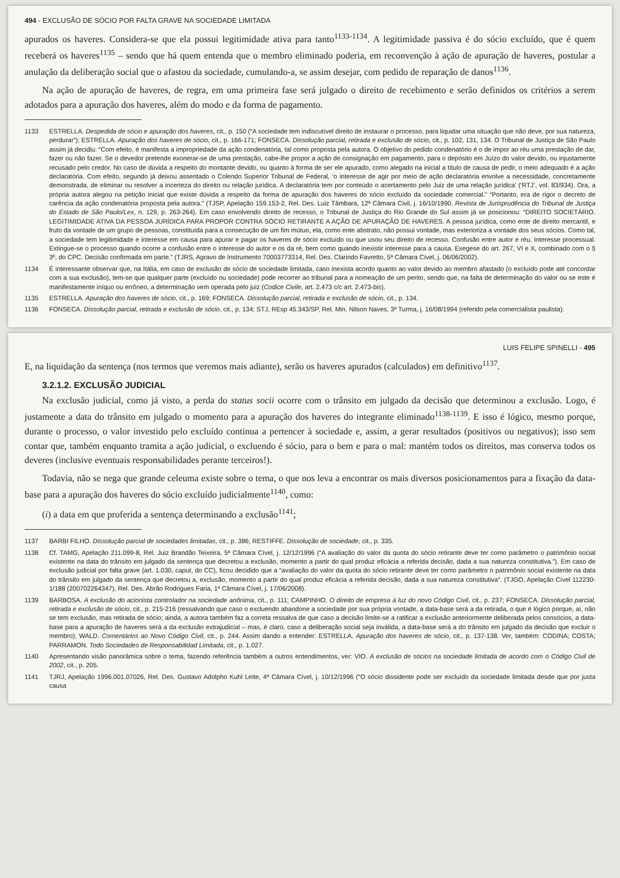494 - EXCLUSÃO DE SÓCIO POR FALTA GRAVE NA SOCIEDADE LIMITADA
apurados os haveres. Considera-se que ela possui legitimidade ativa para tanto<sup>1133-1134</sup>. A legitimidade passiva é do sócio excluído, que é quem receberá os haveres<sup>1135</sup> – sendo que há quem entenda que o membro eliminado poderia, em reconvenção à ação de apuração de haveres, postular a anulação da deliberação social que o afastou da sociedade, cumulando-a, se assim desejar, com pedido de reparação de danos<sup>1136</sup>.
Na ação de apuração de haveres, de regra, em uma primeira fase será julgado o direito de recebimento e serão definidos os critérios a serem adotados para a apuração dos haveres, além do modo e da forma de pagamento.
1133 ESTRELLA. Despedida de sócio e apuração dos haveres, cit., p. 150 (“A sociedade tem indiscutível direito de instaurar o processo, para liquidar uma situação que não deve, por sua natureza, perdurar”); ESTRELLA. Apuração dos haveres de sócio, cit., p. 166-171; FONSECA. Dissolução parcial, retirada e exclusão de sócio, cit., p. 102, 131, 134. O Tribunal de Justiça de São Paulo assim já decidiu: “Com efeito, é manifesta a impropriedade da ação condenatória, tal como proposta pela autora. O objetivo do pedido condenatório é o de impor ao réu uma prestação de dar, fazer ou não fazer. Se o devedor pretende exonerar-se de uma prestação, cabe-lhe propor a ação de consignação em pagamento, para o depósito em Juízo do valor devido, ou injustamente recusado pelo credor. No caso de dúvida a respeito do montante devido, ou quanto à forma de ser ele apurado, como alegado na inicial a título de causa de pedir, o meio adequado é a ação declaratória. Com efeito, segundo já deixou assentado o Colendo Superior Tribunal de Federal, ‘o interesse de agir por meio de ação declaratória envolve a necessidade, concretamente demonstrada, de eliminar ou resolver a incerteza do direito ou relação jurídica. A declaratória tem por conteúdo o acertamento pelo Juiz de uma relação jurídica’ (‘RTJ’, vol. 83/934). Ora, a própria autora alegou na petição inicial que existe dúvida a respeito da forma de apuração dos haveres do sócio excluído da sociedade comercial.” “Portanto, era de rigor o decreto de carência da ação condenatória proposta pela autora.” (TJSP, Apelação 159.153-2, Rel. Des. Luiz Tâmbara, 12ª Câmara Civil, j. 16/10/1990. Revista de Jurisprudência do Tribunal de Justiça do Estado de São Paulo/Lex, n. 129, p. 263-264). Em caso envolvendo direito de recesso, o Tribunal de Justiça do Rio Grande do Sul assim já se posicionou: “DIREITO SOCIETÁRIO. LEGITIMIDADE ATIVA DA PESSOA JURÍDICA PARA PROPOR CONTRA SÓCIO RETIRANTE A AÇÃO DE APURAÇÃO DE HAVERES. A pessoa jurídica, como ente de direito mercantil, e fruto da vontade de um grupo de pessoas, constituída para a consecução de um fim mútuo, ela, como ente abstrato, não possui vontade, mas exterioriza a vontade dos seus sócios. Como tal, a sociedade tem legitimidade e interesse em causa para apurar e pagar os haveres de sócio excluído ou que usou seu direito de recesso. Confusão entre autor e réu. Interesse processual. Extingue-se o processo quando ocorre a confusão entre o interesse do autor e os da ré, bem como quando inexistir interesse para a causa. Exegese do art. 267, VI e X, combinado com o § 3º, do CPC. Decisão confirmada em parte.” (TJRS, Agravo de Instrumento 70003773314, Rel. Des. Clarindo Favretto, 5ª Câmara Cível, j. 06/06/2002).
1134 É interessante observar que, na Itália, em caso de exclusão de sócio de sociedade limitada, caso inexista acordo quanto ao valor devido ao membro afastado (o excluído pode até concordar com a sua exclusão), tem-se que qualquer parte (excluído ou sociedade) pode recorrer ao tribunal para a nomeação de um perito, sendo que, na falta de determinação do valor ou se este é manifestamente iníquo ou errôneo, a determinação vem operada pelo juiz (Codice Civile, art. 2.473 c/c art. 2.473-bis).
1135 ESTRELLA. Apuração dos haveres de sócio, cit., p. 169; FONSECA. Dissolução parcial, retirada e exclusão de sócio, cit., p. 134.
1136 FONSECA. Dissolução parcial, retirada e exclusão de sócio, cit., p. 134; STJ, REsp 45.343/SP, Rel. Min. Nilson Naves, 3ª Turma, j. 16/08/1994 (referido pela comercialista paulista).
LUIS FELIPE SPINELLI - 495
E, na liquidação da sentença (nos termos que veremos mais adiante), serão os haveres apurados (calculados) em definitivo<sup>1137</sup>.
3.2.1.2. EXCLUSÃO JUDICIAL
Na exclusão judicial, como já visto, a perda do status socii ocorre com o trânsito em julgado da decisão que determinou a exclusão. Logo, é justamente a data do trânsito em julgado o momento para a apuração dos haveres do integrante eliminado<sup>1138-1139</sup>. E isso é lógico, mesmo porque, durante o processo, o valor investido pelo excluído continua a pertencer à sociedade e, assim, a gerar resultados (positivos ou negativos); isso sem contar que, também enquanto tramita a ação judicial, o excluendo é sócio, para o bem e para o mal: mantém todos os direitos, mas conserva todos os deveres (inclusive eventuais responsabilidades perante terceiros!).
Todavia, não se nega que grande celeuma existe sobre o tema, o que nos leva a encontrar os mais diversos posicionamentos para a fixação da data-base para a apuração dos haveres do sócio excluído judicialmente<sup>1140</sup>, como:
(i) a data em que proferida a sentença determinando a exclusão<sup>1141</sup>;
1137 BARBI FILHO. Dissolução parcial de sociedades limitadas, cit., p. 386; RESTIFFE. Dissolução de sociedade, cit., p. 335.
1138 Cf. TAMG, Apelação 211.099-8, Rel. Juiz Brandão Teixeira, 5ª Câmara Cível, j. 12/12/1996 (“A avaliação do valor da quota do sócio retirante deve ter como parâmetro o patrimônio social existente na data do trânsito em julgado da sentença que decretou a exclusão, momento a partir do qual produz eficácia a referida decisão, dada a sua natureza constitutiva.”). Em caso de exclusão judicial por falta grave (art. 1.030, caput, do CC), ficou decidido que a “avaliação do valor da quota do sócio retirante deve ter como parâmetro o patrimônio social existente na data do trânsito em julgado da sentença que decretou a, exclusão, momento a partir do qual produz eficácia a referida decisão, dada a sua natureza constitutiva”. (TJGO, Apelação Cível 112230-1/188 (200702264347), Rel. Des. Abrão Rodrigues Faria, 1ª Câmara Cível, j. 17/06/2008).
1139 BARBOSA. A exclusão do acionista controlador na sociedade anônima, cit., p. 111; CAMPINHO. O direito de empresa à luz do novo Código Civil, cit., p. 237; FONSECA. Dissolução parcial, retirada e exclusão de sócio, cit., p. 215-216 (ressalvando que caso o excluendo abandone a sociedade por sua própria vontade, a data-base será a da retirada, o que é lógico porque, aí, não se tem exclusão, mas retirada de sócio; ainda, a autora também faz a correta ressalva de que caso a decisão limite-se a ratificar a exclusão anteriormente deliberada pelos consócios, a data-base para a apuração de haveres será a da exclusão extrajudicial – mas, é claro, caso a deliberação social seja inválida, a data-base será a do trânsito em julgado da decisão que excluir o membro); WALD. Comentários ao Novo Código Civil, cit., p. 244. Assim dando a entender: ESTRELLA. Apuração dos haveres de sócio, cit., p. 137-138. Ver, também: CODINA; COSTA; PARRAMON. Todo Sociedades de Responsabilidad Limitada, cit., p. 1.027.
1140 Apresentando visão panorâmica sobre o tema, fazendo referência também a outros entendimentos, ver: VIO. A exclusão de sócios na sociedade limitada de acordo com o Código Civil de 2002, cit., p. 205.
1141 TJRJ, Apelação 1996.001.07026, Rel. Des. Gustavo Adolpho Kuhl Leite, 4ª Câmara Cível, j. 10/12/1996 (“O sócio dissidente pode ser excluído da sociedade limitada desde que por justa causa